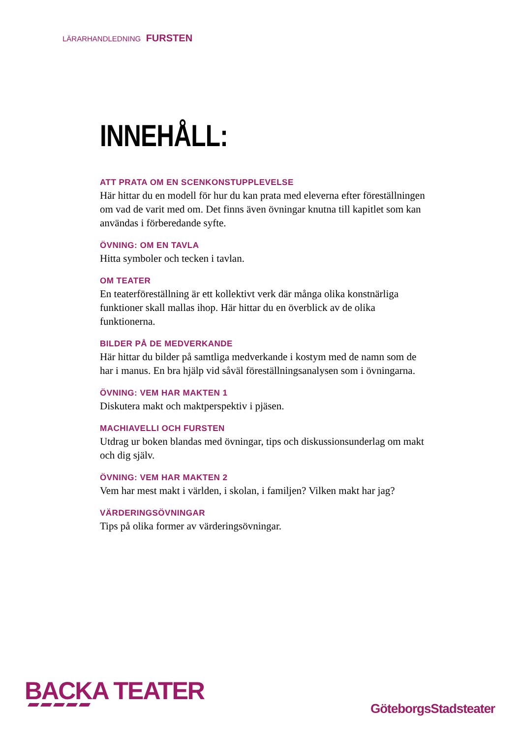LÄRARHANDLEDNING FURSTEN
INNEHÅLL:
ATT PRATA OM EN SCENKONSTUPPLEVELSE
Här hittar du en modell för hur du kan prata med eleverna efter föreställningen om vad de varit med om. Det finns även övningar knutna till kapitlet som kan användas i förberedande syfte.
ÖVNING: OM EN TAVLA
Hitta symboler och tecken i tavlan.
OM TEATER
En teaterföreställning är ett kollektivt verk där många olika konstnärliga funktioner skall mallas ihop. Här hittar du en överblick av de olika funktionerna.
BILDER PÅ DE MEDVERKANDE
Här hittar du bilder på samtliga medverkande i kostym med de namn som de har i manus. En bra hjälp vid såväl föreställningsanalysen som i övningarna.
ÖVNING: VEM HAR MAKTEN 1
Diskutera makt och maktperspektiv i pjäsen.
MACHIAVELLI OCH FURSTEN
Utdrag ur boken blandas med övningar, tips och diskussionsunderlag om makt och dig själv.
ÖVNING: VEM HAR MAKTEN 2
Vem har mest makt i världen, i skolan, i familjen? Vilken makt har jag?
VÄRDERINGSÖVNINGAR
Tips på olika former av värderingsövningar.
BACKA TEATER
GöteborgsStadsteater